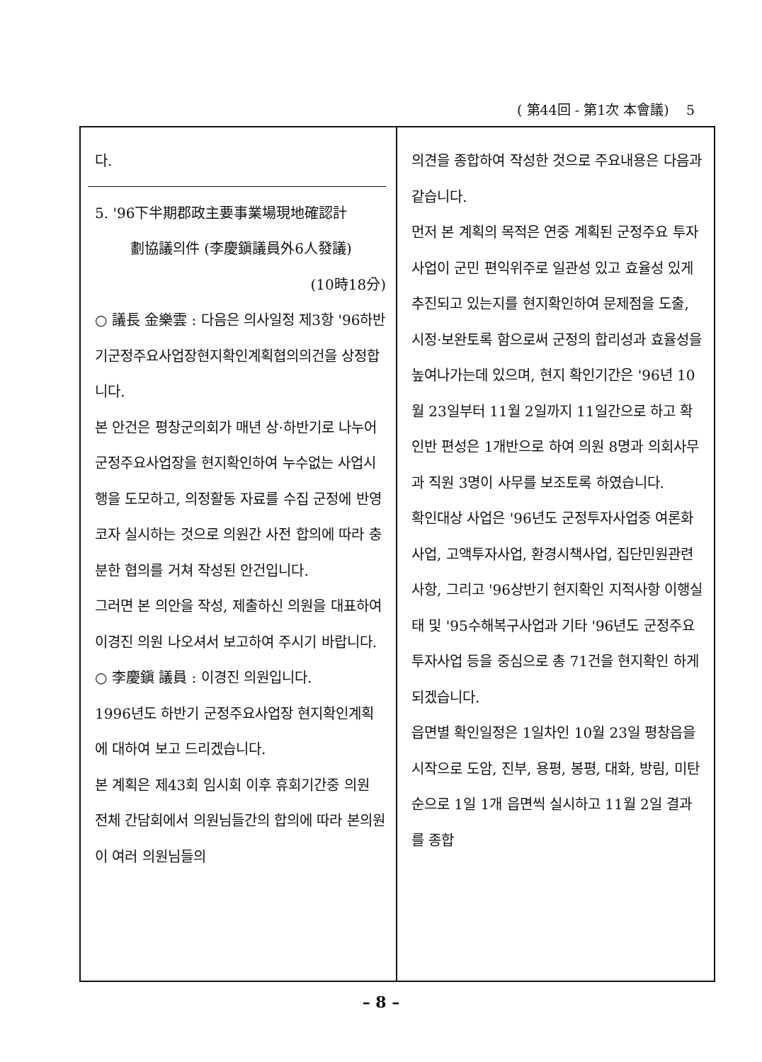( 第44回 - 第1次 本會議) 5
다.
5. '96下半期郡政主要事業場現地確認計
劃協議의件 (李慶鎭議員外6人發議)
(10時18分)
○ 議長 金樂雲 : 다음은 의사일정 제3항 '96하반기군정주요사업장현지확인계획협의의건을 상정합니다.
본 안건은 평창군의회가 매년 상·하반기로 나누어 군정주요사업장을 현지확인하여 누수없는 사업시행을 도모하고, 의정활동 자료를 수집 군정에 반영코자 실시하는 것으로 의원간 사전 합의에 따라 충분한 협의를 거쳐 작성된 안건입니다.
그러면 본 의안을 작성, 제출하신 의원을 대표하여 이경진 의원 나오셔서 보고하여 주시기 바랍니다.
○ 李慶鎭 議員 : 이경진 의원입니다.
1996년도 하반기 군정주요사업장 현지확인계획에 대하여 보고 드리겠습니다.
본 계획은 제43회 임시회 이후 휴회기간중 의원 전체 간담회에서 의원님들간의 합의에 따라 본의원이 여러 의원님들의
의견을 종합하여 작성한 것으로 주요내용은 다음과 같습니다.
먼저 본 계획의 목적은 연중 계획된 군정주요 투자사업이 군민 편익위주로 일관성 있고 효율성 있게 추진되고 있는지를 현지확인하여 문제점을 도출, 시정·보완토록 함으로써 군정의 합리성과 효율성을 높여나가는데 있으며, 현지 확인기간은 '96년 10월 23일부터 11월 2일까지 11일간으로 하고 확인반 편성은 1개반으로 하여 의원 8명과 의회사무과 직원 3명이 사무를 보조토록 하였습니다.
확인대상 사업은 '96년도 군정투자사업중 여론화 사업, 고액투자사업, 환경시책사업, 집단민원관련사항, 그리고 '96상반기 현지확인 지적사항 이행실태 및 '95수해복구사업과 기타 '96년도 군정주요투자사업 등을 중심으로 총 71건을 현지확인 하게 되겠습니다.
읍면별 확인일정은 1일차인 10월 23일 평창읍을 시작으로 도암, 진부, 용평, 봉평, 대화, 방림, 미탄순으로 1일 1개 읍면씩 실시하고 11월 2일 결과를 종합
– 8 –